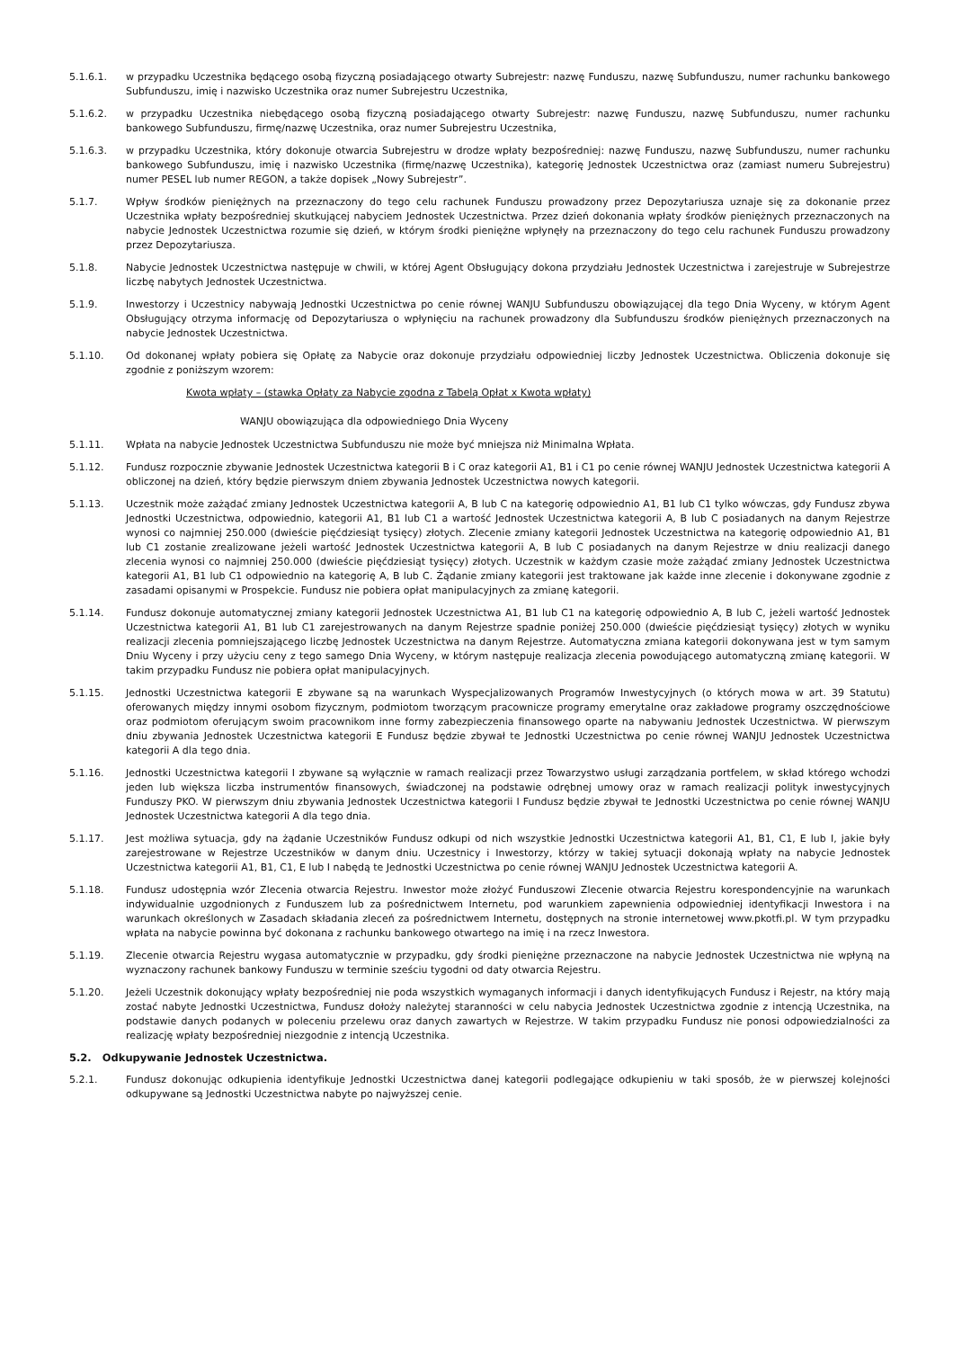5.1.6.1. w przypadku Uczestnika będącego osobą fizyczną posiadającego otwarty Subrejestr: nazwę Funduszu, nazwę Subfunduszu, numer rachunku bankowego Subfunduszu, imię i nazwisko Uczestnika oraz numer Subrejestru Uczestnika,
5.1.6.2. w przypadku Uczestnika niebędącego osobą fizyczną posiadającego otwarty Subrejestr: nazwę Funduszu, nazwę Subfunduszu, numer rachunku bankowego Subfunduszu, firmę/nazwę Uczestnika, oraz numer Subrejestru Uczestnika,
5.1.6.3. w przypadku Uczestnika, który dokonuje otwarcia Subrejestru w drodze wpłaty bezpośredniej: nazwę Funduszu, nazwę Subfunduszu, numer rachunku bankowego Subfunduszu, imię i nazwisko Uczestnika (firmę/nazwę Uczestnika), kategorię Jednostek Uczestnictwa oraz (zamiast numeru Subrejestru) numer PESEL lub numer REGON, a także dopisek „Nowy Subrejestr”.
5.1.7. Wpływ środków pieniężnych na przeznaczony do tego celu rachunek Funduszu prowadzony przez Depozytariusza uznaje się za dokonanie przez Uczestnika wpłaty bezpośredniej skutkującej nabyciem Jednostek Uczestnictwa. Przez dzień dokonania wpłaty środków pieniężnych przeznaczonych na nabycie Jednostek Uczestnictwa rozumie się dzień, w którym środki pieniężne wpłynęły na przeznaczony do tego celu rachunek Funduszu prowadzony przez Depozytariusza.
5.1.8. Nabycie Jednostek Uczestnictwa następuje w chwili, w której Agent Obsługujący dokona przydziału Jednostek Uczestnictwa i zarejestruje w Subrejestrze liczbę nabytych Jednostek Uczestnictwa.
5.1.9. Inwestorzy i Uczestnicy nabywają Jednostki Uczestnictwa po cenie równej WANJU Subfunduszu obowiązującej dla tego Dnia Wyceny, w którym Agent Obsługujący otrzyma informację od Depozytariusza o wpłynięciu na rachunek prowadzony dla Subfunduszu środków pieniężnych przeznaczonych na nabycie Jednostek Uczestnictwa.
5.1.10. Od dokonanej wpłaty pobiera się Opłatę za Nabycie oraz dokonuje przydziału odpowiedniej liczby Jednostek Uczestnictwa. Obliczenia dokonuje się zgodnie z poniższym wzorem:
Kwota wpłaty – (stawka Opłaty za Nabycie zgodna z Tabelą Opłat x Kwota wpłaty)
WANJU obowiązująca dla odpowiedniego Dnia Wyceny
5.1.11. Wpłata na nabycie Jednostek Uczestnictwa Subfunduszu nie może być mniejsza niż Minimalna Wpłata.
5.1.12. Fundusz rozpocznie zbywanie Jednostek Uczestnictwa kategorii B i C oraz kategorii A1, B1 i C1 po cenie równej WANJU Jednostek Uczestnictwa kategorii A obliczonej na dzień, który będzie pierwszym dniem zbywania Jednostek Uczestnictwa nowych kategorii.
5.1.13. Uczestnik może zażądać zmiany Jednostek Uczestnictwa kategorii A, B lub C na kategorię odpowiednio A1, B1 lub C1 tylko wówczas, gdy Fundusz zbywa Jednostki Uczestnictwa, odpowiednio, kategorii A1, B1 lub C1 a wartość Jednostek Uczestnictwa kategorii A, B lub C posiadanych na danym Rejestrze wynosi co najmniej 250.000 (dwieście pięćdziesiąt tysięcy) złotych. Zlecenie zmiany kategorii Jednostek Uczestnictwa na kategorię odpowiednio A1, B1 lub C1 zostanie zrealizowane jeżeli wartość Jednostek Uczestnictwa kategorii A, B lub C posiadanych na danym Rejestrze w dniu realizacji danego zlecenia wynosi co najmniej 250.000 (dwieście pięćdziesiąt tysięcy) złotych. Uczestnik w każdym czasie może zażądać zmiany Jednostek Uczestnictwa kategorii A1, B1 lub C1 odpowiednio na kategorię A, B lub C. Żądanie zmiany kategorii jest traktowane jak każde inne zlecenie i dokonywane zgodnie z zasadami opisanymi w Prospekcie. Fundusz nie pobiera opłat manipulacyjnych za zmianę kategorii.
5.1.14. Fundusz dokonuje automatycznej zmiany kategorii Jednostek Uczestnictwa A1, B1 lub C1 na kategorię odpowiednio A, B lub C, jeżeli wartość Jednostek Uczestnictwa kategorii A1, B1 lub C1 zarejestrowanych na danym Rejestrze spadnie poniżej 250.000 (dwieście pięćdziesiąt tysięcy) złotych w wyniku realizacji zlecenia pomniejszającego liczbę Jednostek Uczestnictwa na danym Rejestrze. Automatyczna zmiana kategorii dokonywana jest w tym samym Dniu Wyceny i przy użyciu ceny z tego samego Dnia Wyceny, w którym następuje realizacja zlecenia powodującego automatyczną zmianę kategorii. W takim przypadku Fundusz nie pobiera opłat manipulacyjnych.
5.1.15. Jednostki Uczestnictwa kategorii E zbywane są na warunkach Wyspecjalizowanych Programów Inwestycyjnych (o których mowa w art. 39 Statutu) oferowanych między innymi osobom fizycznym, podmiotom tworzącym pracownicze programy emerytalne oraz zakładowe programy oszczędnościowe oraz podmiotom oferującym swoim pracownikom inne formy zabezpieczenia finansowego oparte na nabywaniu Jednostek Uczestnictwa. W pierwszym dniu zbywania Jednostek Uczestnictwa kategorii E Fundusz będzie zbywał te Jednostki Uczestnictwa po cenie równej WANJU Jednostek Uczestnictwa kategorii A dla tego dnia.
5.1.16. Jednostki Uczestnictwa kategorii I zbywane są wyłącznie w ramach realizacji przez Towarzystwo usługi zarządzania portfelem, w skład którego wchodzi jeden lub większa liczba instrumentów finansowych, świadczonej na podstawie odrębnej umowy oraz w ramach realizacji polityk inwestycyjnych Funduszy PKO. W pierwszym dniu zbywania Jednostek Uczestnictwa kategorii I Fundusz będzie zbywał te Jednostki Uczestnictwa po cenie równej WANJU Jednostek Uczestnictwa kategorii A dla tego dnia.
5.1.17. Jest możliwa sytuacja, gdy na żądanie Uczestników Fundusz odkupi od nich wszystkie Jednostki Uczestnictwa kategorii A1, B1, C1, E lub I, jakie były zarejestrowane w Rejestrze Uczestników w danym dniu. Uczestnicy i Inwestorzy, którzy w takiej sytuacji dokonają wpłaty na nabycie Jednostek Uczestnictwa kategorii A1, B1, C1, E lub I nabędą te Jednostki Uczestnictwa po cenie równej WANJU Jednostek Uczestnictwa kategorii A.
5.1.18. Fundusz udostępnia wzór Zlecenia otwarcia Rejestru. Inwestor może złożyć Funduszowi Zlecenie otwarcia Rejestru korespondencyjnie na warunkach indywidualnie uzgodnionych z Funduszem lub za pośrednictwem Internetu, pod warunkiem zapewnienia odpowiedniej identyfikacji Inwestora i na warunkach określonych w Zasadach składania zleceń za pośrednictwem Internetu, dostępnych na stronie internetowej www.pkotfi.pl. W tym przypadku wpłata na nabycie powinna być dokonana z rachunku bankowego otwartego na imię i na rzecz Inwestora.
5.1.19. Zlecenie otwarcia Rejestru wygasa automatycznie w przypadku, gdy środki pieniężne przeznaczone na nabycie Jednostek Uczestnictwa nie wpłyną na wyznaczony rachunek bankowy Funduszu w terminie sześciu tygodni od daty otwarcia Rejestru.
5.1.20. Jeżeli Uczestnik dokonujący wpłaty bezpośredniej nie poda wszystkich wymaganych informacji i danych identyfikujących Fundusz i Rejestr, na który mają zostać nabyte Jednostki Uczestnictwa, Fundusz dołoży należytej staranności w celu nabycia Jednostek Uczestnictwa zgodnie z intencją Uczestnika, na podstawie danych podanych w poleceniu przelewu oraz danych zawartych w Rejestrze. W takim przypadku Fundusz nie ponosi odpowiedzialności za realizację wpłaty bezpośredniej niezgodnie z intencją Uczestnika.
5.2. Odkupywanie Jednostek Uczestnictwa.
5.2.1. Fundusz dokonując odkupienia identyfikuje Jednostki Uczestnictwa danej kategorii podlegające odkupieniu w taki sposób, że w pierwszej kolejności odkupywane są Jednostki Uczestnictwa nabyte po najwyższej cenie.